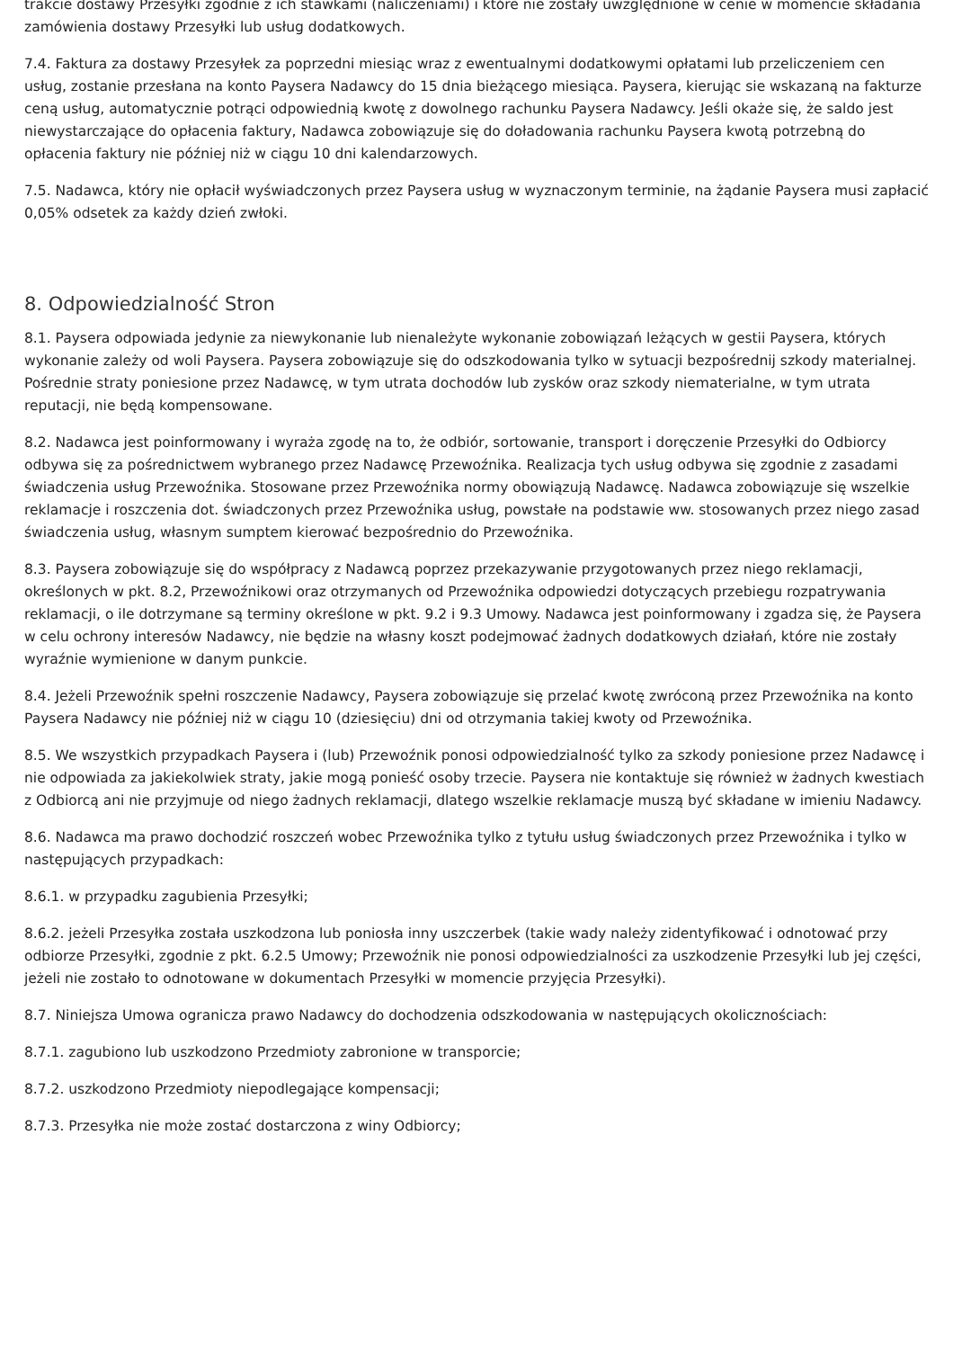trakcie dostawy Przesyłki zgodnie z ich stawkami (naliczeniami) i które nie zostały uwzględnione w cenie w momencie składania zamówienia dostawy Przesyłki lub usług dodatkowych.
7.4. Faktura za dostawy Przesyłek za poprzedni miesiąc wraz z ewentualnymi dodatkowymi opłatami lub przeliczeniem cen usług, zostanie przesłana na konto Paysera Nadawcy do 15 dnia bieżącego miesiąca. Paysera, kierując sie wskazaną na fakturze ceną usług, automatycznie potrąci odpowiednią kwotę z dowolnego rachunku Paysera Nadawcy. Jeśli okaże się, że saldo jest niewystarczające do opłacenia faktury, Nadawca zobowiązuje się do doładowania rachunku Paysera kwotą potrzebną do opłacenia faktury nie później niż w ciągu 10 dni kalendarzowych.
7.5. Nadawca, który nie opłacił wyświadczonych przez Paysera usług w wyznaczonym terminie, na żądanie Paysera musi zapłacić 0,05% odsetek za każdy dzień zwłoki.
8. Odpowiedzialność Stron
8.1. Paysera odpowiada jedynie za niewykonanie lub nienależyte wykonanie zobowiązań leżących w gestii Paysera, których wykonanie zależy od woli Paysera. Paysera zobowiązuje się do odszkodowania tylko w sytuacji bezpośrednij szkody materialnej. Pośrednie straty poniesione przez Nadawcę, w tym utrata dochodów lub zysków oraz szkody niematerialne, w tym utrata reputacji, nie będą kompensowane.
8.2. Nadawca jest poinformowany i wyraża zgodę na to, że odbiór, sortowanie, transport i doręczenie Przesyłki do Odbiorcy odbywa się za pośrednictwem wybranego przez Nadawcę Przewoźnika. Realizacja tych usług odbywa się zgodnie z zasadami świadczenia usług Przewoźnika. Stosowane przez Przewoźnika normy obowiązują Nadawcę. Nadawca zobowiązuje się wszelkie reklamacje i roszczenia dot. świadczonych przez Przewoźnika usług, powstałe na podstawie ww. stosowanych przez niego zasad świadczenia usług, własnym sumptem kierować bezpośrednio do Przewoźnika.
8.3. Paysera zobowiązuje się do współpracy z Nadawcą poprzez przekazywanie przygotowanych przez niego reklamacji, określonych w pkt. 8.2, Przewoźnikowi oraz otrzymanych od Przewoźnika odpowiedzi dotyczących przebiegu rozpatrywania reklamacji, o ile dotrzymane są terminy określone w pkt. 9.2 i 9.3 Umowy. Nadawca jest poinformowany i zgadza się, że Paysera w celu ochrony interesów Nadawcy, nie będzie na własny koszt podejmować żadnych dodatkowych działań, które nie zostały wyraźnie wymienione w danym punkcie.
8.4. Jeżeli Przewoźnik spełni roszczenie Nadawcy, Paysera zobowiązuje się przelać kwotę zwróconą przez Przewoźnika na konto Paysera Nadawcy nie później niż w ciągu 10 (dziesięciu) dni od otrzymania takiej kwoty od Przewoźnika.
8.5. We wszystkich przypadkach Paysera i (lub) Przewoźnik ponosi odpowiedzialność tylko za szkody poniesione przez Nadawcę i nie odpowiada za jakiekolwiek straty, jakie mogą ponieść osoby trzecie. Paysera nie kontaktuje się również w żadnych kwestiach z Odbiorcą ani nie przyjmuje od niego żadnych reklamacji, dlatego wszelkie reklamacje muszą być składane w imieniu Nadawcy.
8.6. Nadawca ma prawo dochodzić roszczeń wobec Przewoźnika tylko z tytułu usług świadczonych przez Przewoźnika i tylko w następujących przypadkach:
8.6.1. w przypadku zagubienia Przesyłki;
8.6.2. jeżeli Przesyłka została uszkodzona lub poniosła inny uszczerbek (takie wady należy zidentyfikować i odnotować przy odbiorze Przesyłki, zgodnie z pkt. 6.2.5 Umowy; Przewoźnik nie ponosi odpowiedzialności za uszkodzenie Przesyłki lub jej części, jeżeli nie zostało to odnotowane w dokumentach Przesyłki w momencie przyjęcia Przesyłki).
8.7. Niniejsza Umowa ogranicza prawo Nadawcy do dochodzenia odszkodowania w następujących okolicznościach:
8.7.1. zagubiono lub uszkodzono Przedmioty zabronione w transporcie;
8.7.2. uszkodzono Przedmioty niepodlegające kompensacji;
8.7.3. Przesyłka nie może zostać dostarczona z winy Odbiorcy;